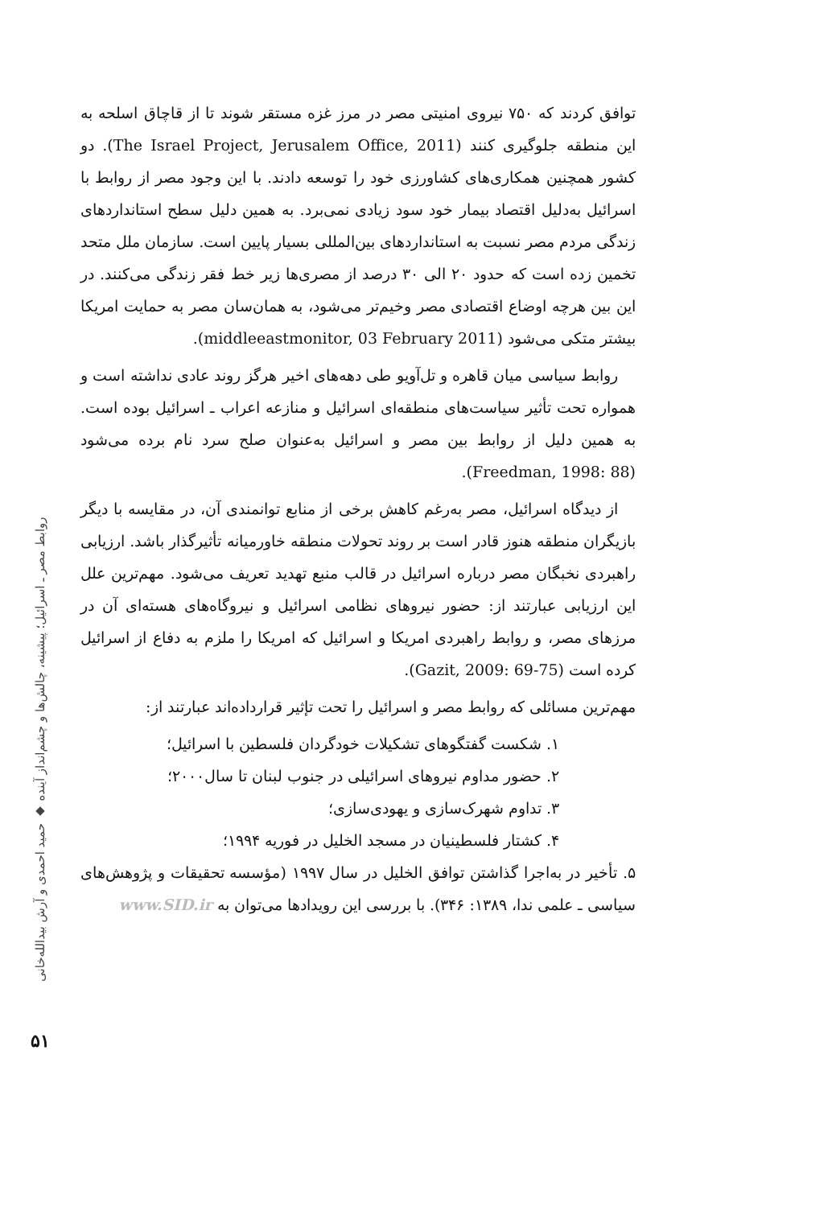روابط مصر ـ اسرائیل؛ پیشینه، چالش‌ها و چشم‌انداز آینده ◆ حمید احمدی و آرش بیدالله‌خانی
۵۱
توافق کردند که ۷۵۰ نیروی امنیتی مصر در مرز غزه مستقر شوند تا از قاچاق اسلحه به این منطقه جلوگیری کنند (The Israel Project, Jerusalem Office, 2011). دو کشور همچنین همکاری‌های کشاورزی خود را توسعه دادند. با این وجود مصر از روابط با اسرائیل به‌دلیل اقتصاد بیمار خود سود زیادی نمی‌برد. به همین دلیل سطح استانداردهای زندگی مردم مصر نسبت به استانداردهای بین‌المللی بسیار پایین است. سازمان ملل متحد تخمین زده است که حدود ۲۰ الی ۳۰ درصد از مصری‌ها زیر خط فقر زندگی می‌کنند. در این بین هرچه اوضاع اقتصادی مصر وخیم‌تر می‌شود، به همان‌سان مصر به حمایت امریکا بیشتر متکی می‌شود (middleeastmonitor, 03 February 2011).
روابط سیاسی میان قاهره و تل‌آویو طی دهه‌های اخیر هرگز روند عادی نداشته است و همواره تحت تأثیر سیاست‌های منطقه‌ای اسرائیل و منازعه اعراب ـ اسرائیل بوده است. به همین دلیل از روابط بین مصر و اسرائیل به‌عنوان صلح سرد نام برده می‌شود (Freedman, 1998: 88).
از دیدگاه اسرائیل، مصر به‌رغم کاهش برخی از منابع توانمندی آن، در مقایسه با دیگر بازیگران منطقه هنوز قادر است بر روند تحولات منطقه خاورمیانه تأثیرگذار باشد. ارزیابی راهبردی نخبگان مصر درباره اسرائیل در قالب منبع تهدید تعریف می‌شود. مهم‌ترین علل این ارزیابی عبارتند از: حضور نیروهای نظامی اسرائیل و نیروگاه‌های هسته‌ای آن در مرزهای مصر، و روابط راهبردی امریکا و اسرائیل که امریکا را ملزم به دفاع از اسرائیل کرده است (Gazit, 2009: 69-75).
مهم‌ترین مسائلی که روابط مصر و اسرائیل را تحت تإثیر قرارداده‌اند عبارتند از:
۱. شکست گفتگوهای تشکیلات خودگردان فلسطین با اسرائیل؛
۲. حضور مداوم نیروهای اسرائیلی در جنوب لبنان تا سال۲۰۰۰؛
۳. تداوم شهرک‌سازی و یهودی‌سازی؛
۴. کشتار فلسطینیان در مسجد الخلیل در فوریه ۱۹۹۴؛
۵. تأخیر در به‌اجرا گذاشتن توافق الخلیل در سال ۱۹۹۷ (مؤسسه تحقیقات و پژوهش‌های سیاسی ـ علمی ندا، ۱۳۸۹: ۳۴۶). با بررسی این رویدادها می‌توان به www.SID.ir